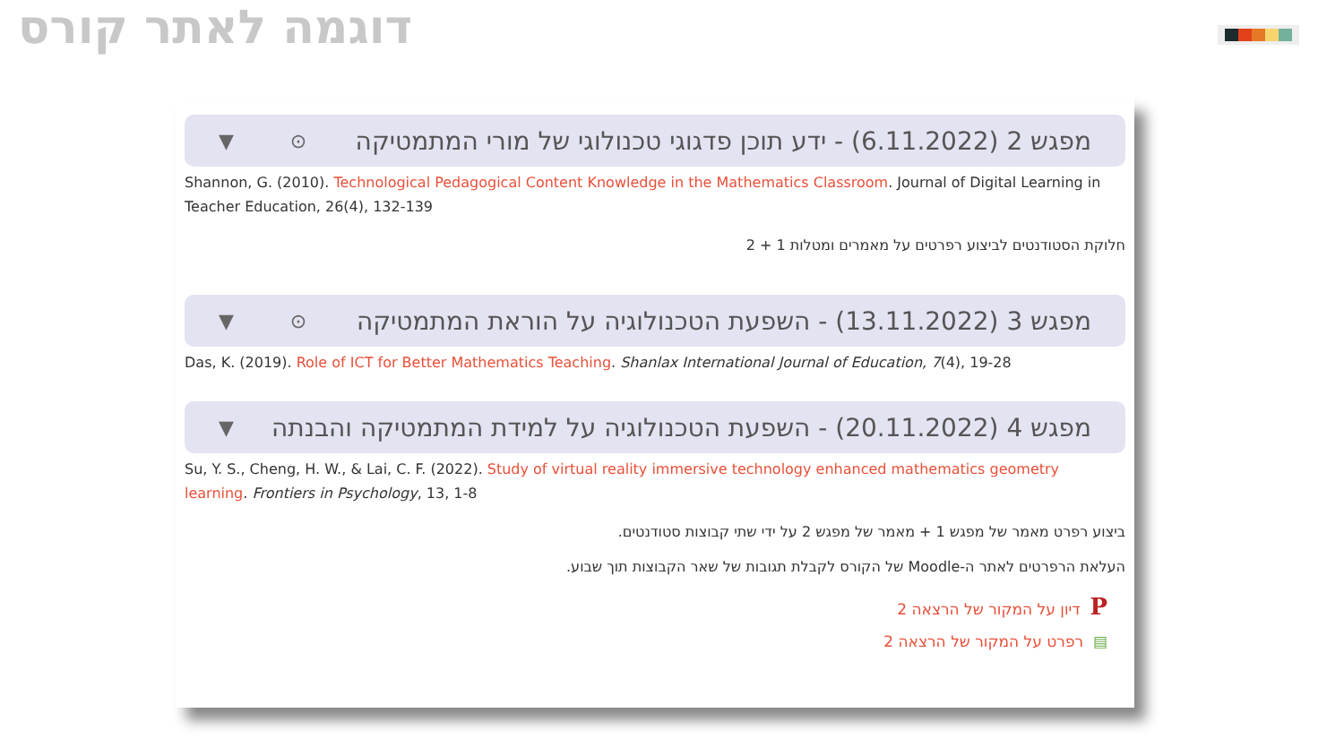דוגמה לאתר קורס
מפגש 2 (6.11.2022) - ידע תוכן פדגוגי טכנולוגי של מורי המתמטיקה ▼ ⊙
Shannon, G. (2010). Technological Pedagogical Content Knowledge in the Mathematics Classroom. Journal of Digital Learning in Teacher Education, 26(4), 132-139
חלוקת הסטודנטים לביצוע רפרטים על מאמרים ומטלות 1 + 2
מפגש 3 (13.11.2022) - השפעת הטכנולוגיה על הוראת המתמטיקה ▼ ⊙
Das, K. (2019). Role of ICT for Better Mathematics Teaching. Shanlax International Journal of Education, 7(4), 19-28
מפגש 4 (20.11.2022) - השפעת הטכנולוגיה על למידת המתמטיקה והבנתה ▼
Su, Y. S., Cheng, H. W., & Lai, C. F. (2022). Study of virtual reality immersive technology enhanced mathematics geometry learning. Frontiers in Psychology, 13, 1-8
ביצוע רפרט מאמר של מפגש 1 + מאמר של מפגש 2 על ידי שתי קבוצות סטודנטים.
העלאת הרפרטים לאתר ה-Moodle של הקורס לקבלת תגובות של שאר הקבוצות תוך שבוע.
P דיון על המקור של הרצאה 2
▤ רפרט על המקור של הרצאה 2